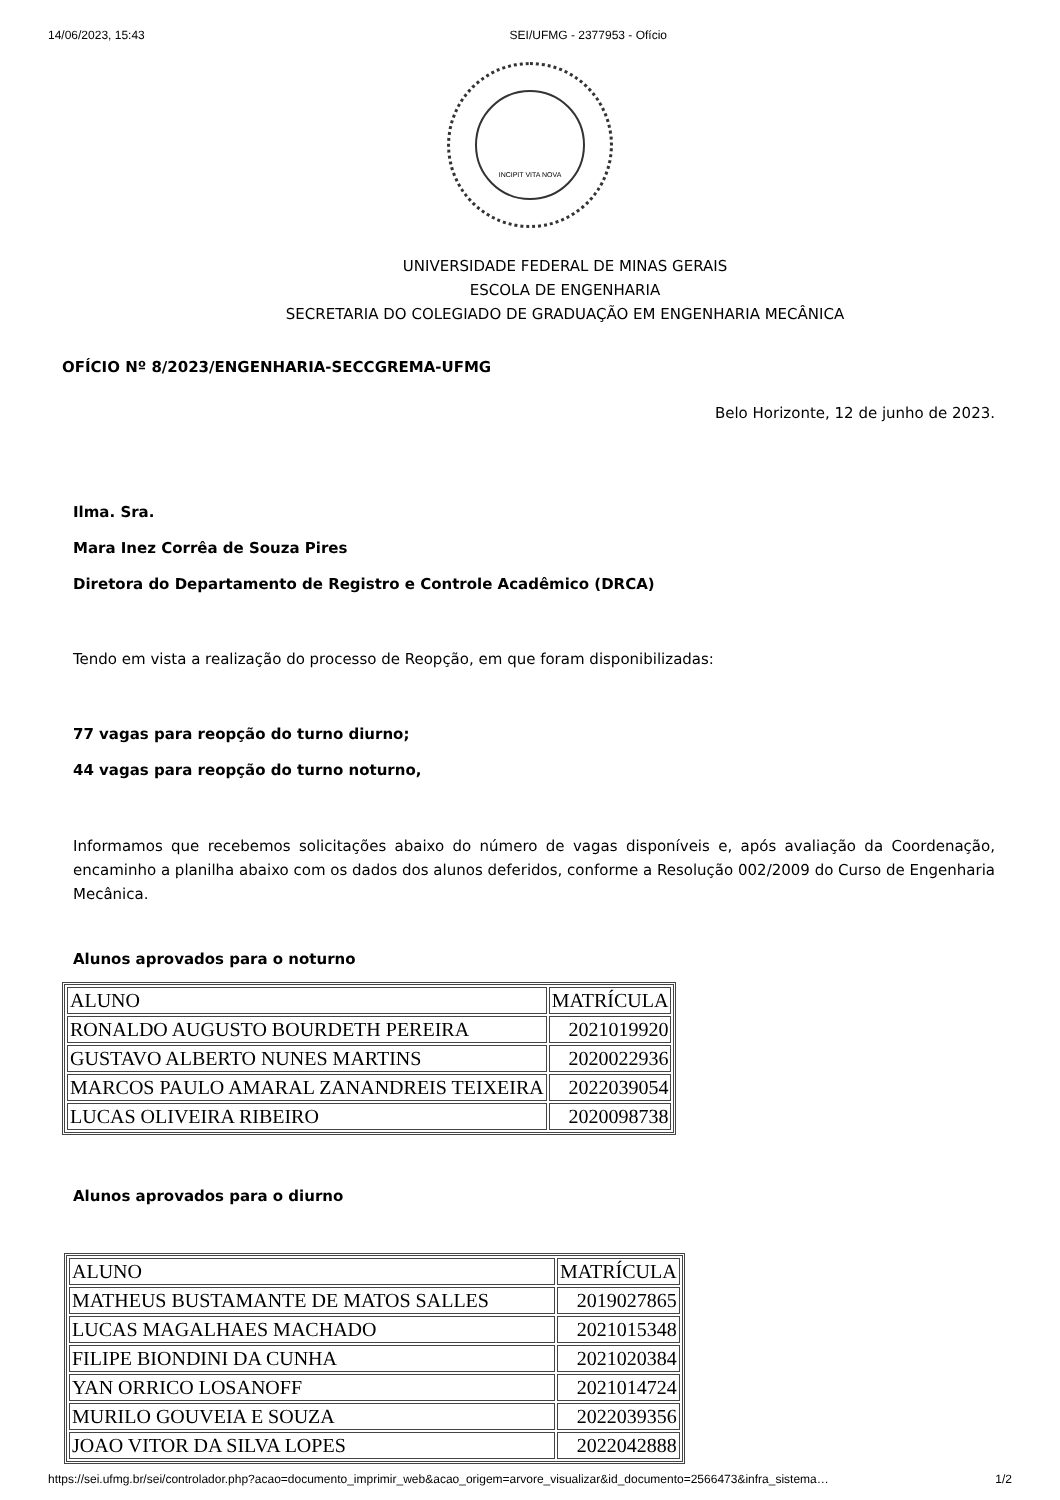14/06/2023, 15:43 SEI/UFMG - 2377953 - Ofício
INCIPIT VITA NOVA
UNIVERSIDADE FEDERAL DE MINAS GERAIS
ESCOLA DE ENGENHARIA
SECRETARIA DO COLEGIADO DE GRADUAÇÃO EM ENGENHARIA MECÂNICA
OFÍCIO Nº 8/2023/ENGENHARIA-SECCGREMA-UFMG
Belo Horizonte, 12 de junho de 2023.
Ilma. Sra.
Mara Inez Corrêa de Souza Pires
Diretora do Departamento de Registro e Controle Acadêmico (DRCA)
Tendo em vista a realização do processo de Reopção, em que foram disponibilizadas:
77 vagas para reopção do turno diurno;
44 vagas para reopção do turno noturno,
Informamos que recebemos solicitações abaixo do número de vagas disponíveis e, após avaliação da Coordenação, encaminho a planilha abaixo com os dados dos alunos deferidos, conforme a Resolução 002/2009 do Curso de Engenharia Mecânica.
Alunos aprovados para o noturno
| ALUNO | MATRÍCULA |
| RONALDO AUGUSTO BOURDETH PEREIRA | 2021019920 |
| GUSTAVO ALBERTO NUNES MARTINS | 2020022936 |
| MARCOS PAULO AMARAL ZANANDREIS TEIXEIRA | 2022039054 |
| LUCAS OLIVEIRA RIBEIRO | 2020098738 |
Alunos aprovados para o diurno
| ALUNO | MATRÍCULA |
| MATHEUS BUSTAMANTE DE MATOS SALLES | 2019027865 |
| LUCAS MAGALHAES MACHADO | 2021015348 |
| FILIPE BIONDINI DA CUNHA | 2021020384 |
| YAN ORRICO LOSANOFF | 2021014724 |
| MURILO GOUVEIA E SOUZA | 2022039356 |
| JOAO VITOR DA SILVA LOPES | 2022042888 |
https://sei.ufmg.br/sei/controlador.php?acao=documento_imprimir_web&acao_origem=arvore_visualizar&id_documento=2566473&infra_sistema… 1/2